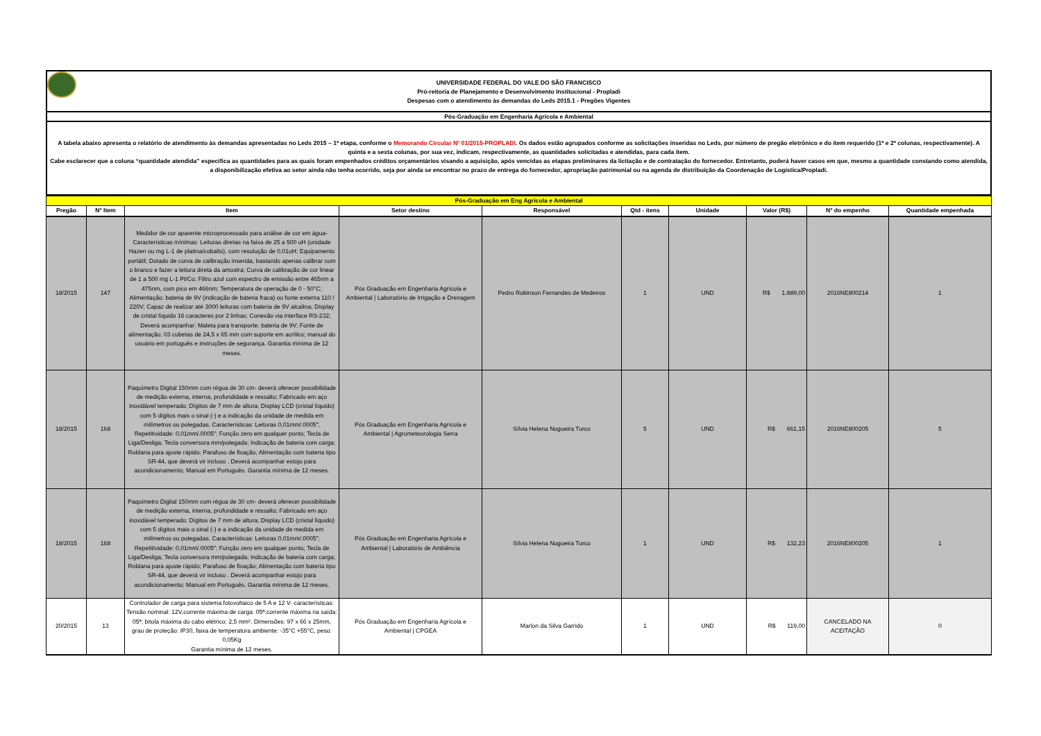UNIVERSIDADE FEDERAL DO VALE DO SÃO FRANCISCO
Pró-reitoria de Planejamento e Desenvolvimento Institucional - Propladi
Despesas com o atendimento às demandas do Leds 2015.1 - Pregões Vigentes
Pós-Graduação em Engenharia Agrícola e Ambiental
A tabela abaixo apresenta o relatório de atendimento às demandas apresentadas no Leds 2015 – 1ª etapa, conforme o Memorando Circular Nº 01/2015-PROPLADI. Os dados estão agrupados conforme as solicitações inseridas no Leds, por número de pregão eletrônico e do item requerido (1ª e 2ª colunas, respectivamente). A quinta e a sexta colunas, por sua vez, indicam, respectivamente, as quantidades solicitadas e atendidas, para cada item.
Cabe esclarecer que a coluna “quantidade atendida” especifica as quantidades para as quais foram empenhados créditos orçamentários visando a aquisição, após vencidas as etapas preliminares da licitação e de contratação do fornecedor. Entretanto, poderá haver casos em que, mesmo a quantidade constando como atendida, a disponibilização efetiva ao setor ainda não tenha ocorrido, seja por ainda se encontrar no prazo de entrega do fornecedor, apropriação patrimonial ou na agenda de distribuição da Coordenação de Logística/Propladi.
| Pós-Graduação em Eng Agrícola e Ambiental | | | | | | | | | |
| Pregão | Nº Item | Item | Setor destino | Responsável | Qtd - itens | Unidade | Valor (R$) | Nº do empenho | Quantidade empenhada |
| 18/2015 | 147 | Medidor de cor aparente microprocessado para análise de cor em água- Características mínimas: Leituras diretas na faixa de 25 a 500 uH (unidade Hazen ou mg L-1 de platina/cobalto), com resolução de 0,01uH; Equipamento portátil; Dotado de curva de calibração inserida, bastando apenas calibrar com o branco e fazer a leitura direta da amostra; Curva de calibração de cor linear de 1 a 500 mg L-1 Pt/Co; Filtro azul com espectro de emissão entre 465nm a 475nm, com pico em 466nm; Temperatura de operação de 0 - 50°C; Alimentação: bateria de 9V (indicação de bateria fraca) ou fonte externa 110 / 220V; Capaz de realizar até 3000 leituras com bateria de 9V alcalina; Display de cristal líquido 16 caracteres por 2 linhas; Conexão via interface RS-232; Deverá acompanhar: Maleta para transporte; bateria de 9V; Fonte de alimentação; 03 cubetas de 24,5 x 65 mm com suporte em acrílico; manual do usuário em português e instruções de segurança. Garantia mínima de 12 meses. | Pós Graduação em Engenharia Agrícola e Ambiental / Laboratório de Irrigação e Drenagem | Pedro Robinson Fernandes de Medeiros | 1 | UND | R$ 1.889,00 | 2016NE800214 | 1 |
| 18/2015 | 168 | Paquímetro Digital 150mm com régua de 30 cm- deverá oferecer possibilidade de medição externa, interna, profundidade e ressalto; Fabricado em aço inoxidável temperado; Dígitos de 7 mm de altura; Display LCD (cristal líquido) com 5 dígitos mais o sinal (-) e a indicação da unidade de medida em milímetros ou polegadas. Características: Leituras 0,01mm/.0005"; Repetitividade: 0,01mm/.0005"; Função zero em qualquer ponto; Tecla de Liga/Desliga; Tecla conversora mm/polegada; Indicação de bateria com carga; Roldana para ajuste rápido; Parafuso de fixação; Alimentação com bateria tipo SR-44, que deverá vir incluso . Deverá acompanhar estojo para acondicionamento; Manual em Português. Garantia mínima de 12 meses. | Pós Graduação em Engenharia Agrícola e Ambiental / Agrometeorologia Serra | Sílvia Helena Nogueira Turco | 5 | UND | R$ 661,15 | 2016NE800205 | 5 |
| 18/2015 | 168 | Paquímetro Digital 150mm com régua de 30 cm- deverá oferecer possibilidade de medição externa, interna, profundidade e ressalto; Fabricado em aço inoxidável temperado; Dígitos de 7 mm de altura; Display LCD (cristal líquido) com 5 dígitos mais o sinal (-) e a indicação da unidade de medida em milímetros ou polegadas. Características: Leituras 0,01mm/.0005"; Repetitividade: 0,01mm/.0005"; Função zero em qualquer ponto; Tecla de Liga/Desliga; Tecla conversora mm/polegada; Indicação de bateria com carga; Roldana para ajuste rápido; Parafuso de fixação; Alimentação com bateria tipo SR-44, que deverá vir incluso . Deverá acompanhar estojo para acondicionamento; Manual em Português. Garantia mínima de 12 meses. | Pós Graduação em Engenharia Agrícola e Ambiental / Laboratório de Ambiência | Sílvia Helena Nogueira Turco | 1 | UND | R$ 132,23 | 2016NE800205 | 1 |
| 20/2015 | 13 | Controlador de carga para sistema fotovoltaico de 5 A e 12 V- características: Tensão nominal: 12V,corrente máxima de carga: 05ª;corrente máxima na saída: 05ª; bitola máxima do cabo elétrico: 2,5 mm². Dimensões: 97 x 66 x 25mm, grau de proteção: IP30, faixa de temperatura ambiente: -35°C +55°C, peso: 0,05Kg Garantia mínima de 12 meses. | Pós Graduação em Engenharia Agrícola e Ambiental / CPGEA | Marlon da Silva Garrido | 1 | UND | R$ 119,00 | CANCELADO NA ACEITAÇÃO | 0 |